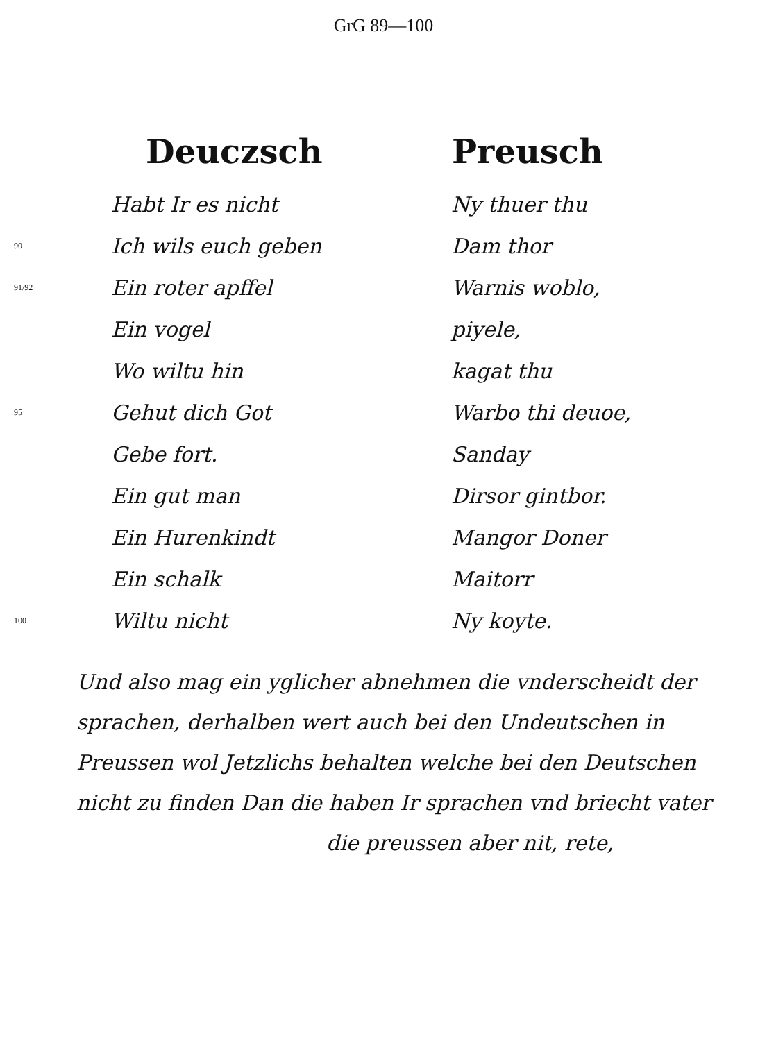GrG 89—100
| | Deuczsch | Preusch |
| | Habt Ir es nicht | Ny thuer thu |
| 90 | Ich wils euch geben | Dam thor |
| 91/92 | Ein roter apffel | Warnis woblo, |
| | Ein vogel | piyele, |
| | Wo wiltu hin | kagat thu |
| 95 | Gehut dich Got | Warbo thi deuoe, |
| | Gebe fort. | Sanday |
| | Ein gut man | Dirsor gintbor. |
| | Ein Hurenkindt | Mangor Doner |
| | Ein schalk | Maitorr |
| 100 | Wiltu nicht | Ny koyte. |
Und also mag ein yglicher abnehmen die vnderscheidt der sprachen, derhalben wert auch bei den Undeutschen in Preussen wol Jetzlichs behalten welche bei den Deutschen nicht zu finden Dan die haben Ir sprachen vnd briecht vater
die preussen aber nit, rete,